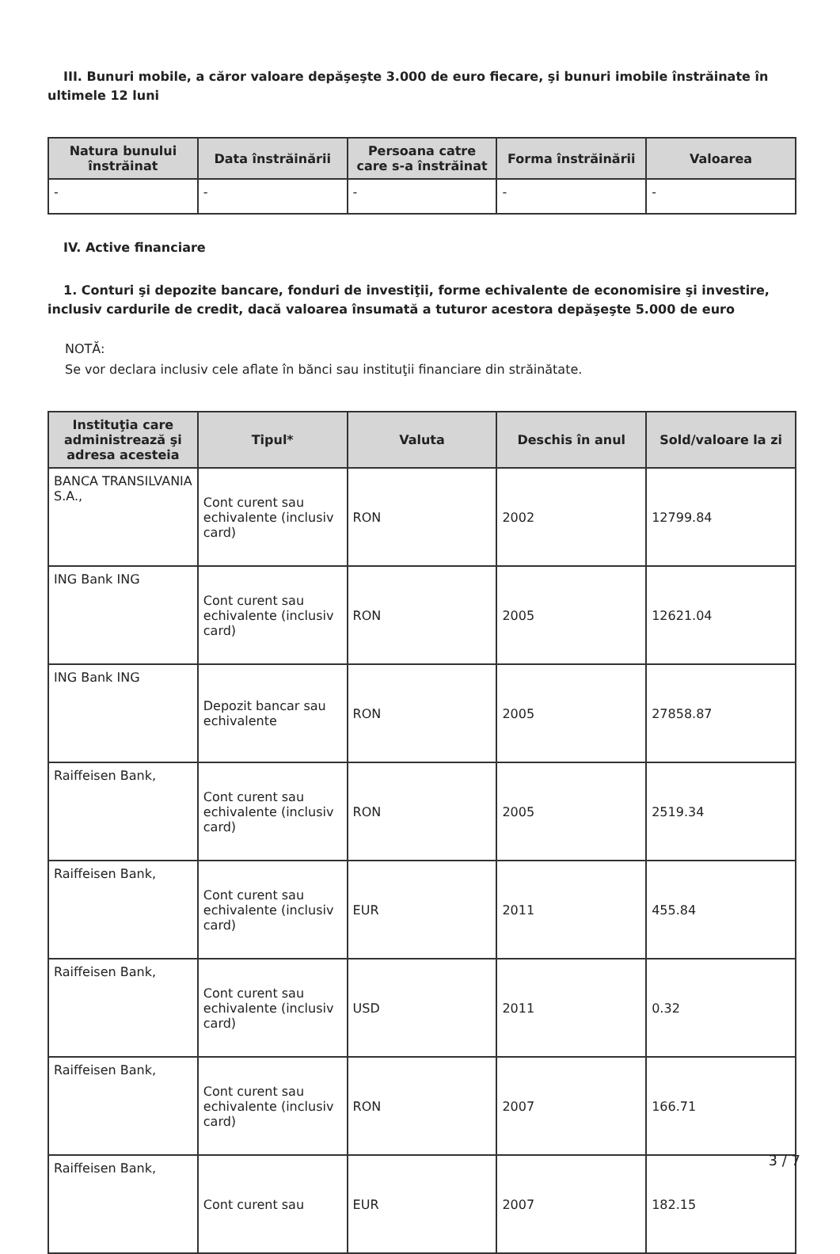III. Bunuri mobile, a căror valoare depăşeşte 3.000 de euro fiecare, şi bunuri imobile înstrăinate în ultimele 12 luni
| Natura bunului înstrăinat | Data înstrăinării | Persoana catre care s-a înstrăinat | Forma înstrăinării | Valoarea |
| --- | --- | --- | --- | --- |
| - | - | - | - | - |
IV. Active financiare
1. Conturi şi depozite bancare, fonduri de investiţii, forme echivalente de economisire şi investire, inclusiv cardurile de credit, dacă valoarea însumată a tuturor acestora depăşeşte 5.000 de euro
NOTĂ:
Se vor declara inclusiv cele aflate în bănci sau instituţii financiare din străinătate.
| Instituţia care administrează şi adresa acesteia | Tipul* | Valuta | Deschis în anul | Sold/valoare la zi |
| --- | --- | --- | --- | --- |
| BANCA TRANSILVANIA S.A., | Cont curent sau echivalente (inclusiv card) | RON | 2002 | 12799.84 |
| ING Bank ING | Cont curent sau echivalente (inclusiv card) | RON | 2005 | 12621.04 |
| ING Bank ING | Depozit bancar sau echivalente | RON | 2005 | 27858.87 |
| Raiffeisen Bank, | Cont curent sau echivalente (inclusiv card) | RON | 2005 | 2519.34 |
| Raiffeisen Bank, | Cont curent sau echivalente (inclusiv card) | EUR | 2011 | 455.84 |
| Raiffeisen Bank, | Cont curent sau echivalente (inclusiv card) | USD | 2011 | 0.32 |
| Raiffeisen Bank, | Cont curent sau echivalente (inclusiv card) | RON | 2007 | 166.71 |
| Raiffeisen Bank, | Cont curent sau | EUR | 2007 | 182.15 |
3 / 7